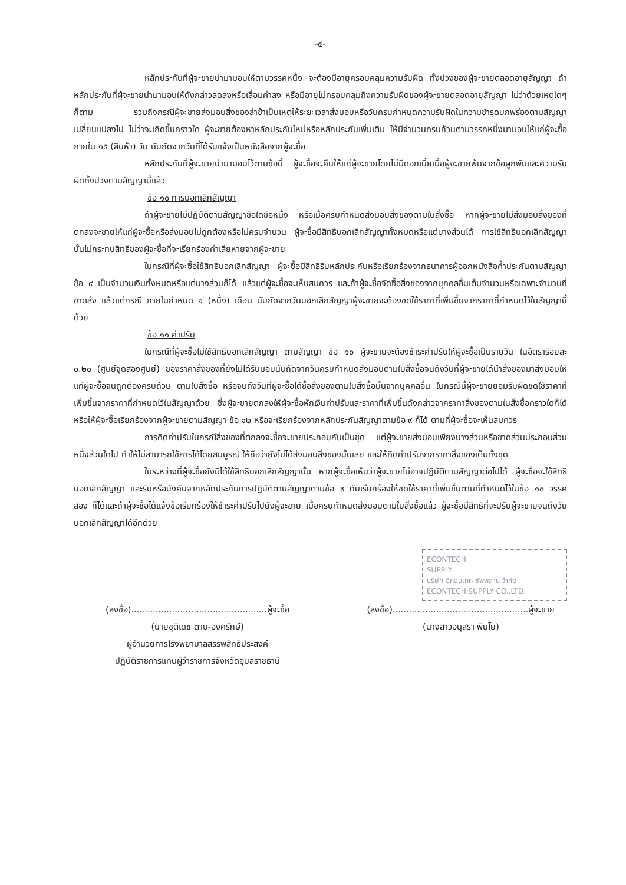-๔-
หลักประกันที่ผู้จะขายนำมามอบให้ตามวรรคหนึ่ง จะต้องมีอายุครอบคลุมความรับผิด ทั้งปวงของผู้จะขายตลอดอายุสัญญา ถ้าหลักประกันที่ผู้จะขายนำมามอบให้ดังกล่าวลดลงหรือเสื่อมค่าลง หรือมีอายุไม่ครอบคลุมถึงความรับผิดของผู้จะขายตลอดอายุสัญญา ไม่ว่าด้วยเหตุใดๆ ก็ตาม รวมถึงกรณีผู้จะขายส่งมอบสิ่งของล่าช้าเป็นเหตุให้ระยะเวลาส่งมอบหรือวันครบกำหนดความรับผิดในความชำรุดบกพร่องตามสัญญาเปลี่ยนแปลงไป ไม่ว่าจะเกิดขึ้นคราวใด ผู้จะขายต้องหาหลักประกันใหม่หรือหลักประกันเพิ่มเติม ให้มีจำนวนครบถ้วนตามวรรคหนึ่งมามอบให้แก่ผู้จะซื้อภายใน ๑๕ (สิบห้า) วัน นับถัดจากวันที่ได้รับแจ้งเป็นหนังสือจากผู้จะซื้อ
หลักประกันที่ผู้จะขายนำมามอบไว้ตามข้อนี้ ผู้จะซื้อจะคืนให้แก่ผู้จะขายโดยไม่มีดอกเบี้ยเมื่อผู้จะขายพ้นจากข้อผูกพันและความรับผิดทั้งปวงตามสัญญานี้แล้ว
ข้อ ๑๐ การบอกเลิกสัญญา
ถ้าผู้จะขายไม่ปฏิบัติตามสัญญาข้อใดข้อหนึ่ง หรือเมื่อครบกำหนดส่งมอบสิ่งของตามใบสั่งซื้อ หากผู้จะขายไม่ส่งมอบสิ่งของที่ตกลงจะขายให้แก่ผู้จะซื้อหรือส่งมอบไม่ถูกต้องหรือไม่ครบจำนวน ผู้จะซื้อมีสิทธิบอกเลิกสัญญาทั้งหมดหรือแต่บางส่วนได้ การใช้สิทธิบอกเลิกสัญญานั้นไม่กระทบสิทธิของผู้จะซื้อที่จะเรียกร้องค่าเสียหายจากผู้จะขาย
ในกรณีที่ผู้จะซื้อใช้สิทธิบอกเลิกสัญญา ผู้จะซื้อมีสิทธิริบหลักประกันหรือเรียกร้องจากธนาคารผู้ออกหนังสือค้ำประกันตามสัญญาข้อ ๙ เป็นจำนวนเงินทั้งหมดหรือแต่บางส่วนก็ได้ แล้วแต่ผู้จะซื้อจะเห็นสมควร และถ้าผู้จะซื้อจัดซื้อสิ่งของจากบุคคลอื่นเต็มจำนวนหรือเฉพาะจำนวนที่ขาดส่ง แล้วแต่กรณี ภายในกำหนด ๑ (หนึ่ง) เดือน นับถัดจากวันบอกเลิกสัญญาผู้จะขายจะต้องชดใช้ราคาที่เพิ่มขึ้นจากราคาที่กำหนดไว้ในสัญญานี้ด้วย
ข้อ ๑๑ ค่าปรับ
ในกรณีที่ผู้จะซื้อไม่ใช้สิทธิบอกเลิกสัญญา ตามสัญญา ข้อ ๑๐ ผู้จะขายจะต้องชำระค่าปรับให้ผู้จะซื้อเป็นรายวัน ในอัตราร้อยละ ๐.๒๐ (ศูนย์จุดสองศูนย์) ของราคาสิ่งของที่ยังไม่ได้รับมอบนับถัดจากวันครบกำหนดส่งมอบตามใบสั่งซื้อจนถึงวันที่ผู้จะขายได้นำสิ่งของมาส่งมอบให้แก่ผู้จะซื้อจนถูกต้องครบถ้วน ตามใบสั่งซื้อ หรือจนถึงวันที่ผู้จะซื้อได้ซื้อสิ่งของตามใบสั่งซื้อนั้นจากบุคคลอื่น ในกรณีนี้ผู้จะขายยอมรับผิดชดใช้ราคาที่เพิ่มขึ้นจากราคาที่กำหนดไว้ในสัญญาด้วย ซึ่งผู้จะขายตกลงให้ผู้จะซื้อหักเงินค่าปรับและราคาที่เพิ่มขึ้นดังกล่าวจากราคาสิ่งของตามใบสั่งซื้อคราวใดก็ได้ หรือให้ผู้จะซื้อเรียกร้องจากผู้จะขายตามสัญญา ข้อ ๑๒ หรือจะเรียกร้องจากหลักประกันสัญญาตามข้อ ๙ ก็ได้ ตามที่ผู้จะซื้อจะเห็นสมควร
การคิดค่าปรับในกรณีสิ่งของที่ตกลงจะซื้อจะขายประกอบกันเป็นชุด แต่ผู้จะขายส่งมอบเพียงบางส่วนหรือขาดส่วนประกอบส่วนหนึ่งส่วนใดไป ทำให้ไม่สามารถใช้การได้โดยสมบูรณ์ ให้ถือว่ายังไม่ได้ส่งมอบสิ่งของนั้นเลย และให้คิดค่าปรับจากราคาสิ่งของเต็มทั้งชุด
ในระหว่างที่ผู้จะซื้อยังมิได้ใช้สิทธิบอกเลิกสัญญานั้น หากผู้จะซื้อเห็นว่าผู้จะขายไม่อาจปฏิบัติตามสัญญาต่อไปได้ ผู้จะซื้อจะใช้สิทธิบอกเลิกสัญญา และริบหรือบังคับจากหลักประกันการปฏิบัติตามสัญญาตามข้อ ๙ กับเรียกร้องให้ชดใช้ราคาที่เพิ่มขึ้นตามที่กำหนดไว้ในข้อ ๑๐ วรรคสอง ก็ได้และถ้าผู้จะซื้อได้แจ้งข้อเรียกร้องให้ชำระค่าปรับไปยังผู้จะขาย เมื่อครบกำหนดส่งมอบตามใบสั่งซื้อแล้ว ผู้จะซื้อมีสิทธิที่จะปรับผู้จะขายจนถึงวันบอกเลิกสัญญาได้อีกด้วย
ECONTECH
SUPPLY
บริษัท อีคอนเทค ซัพพลาย จำกัด
ECONTECH SUPPLY CO.,LTD.
(ลงชื่อ)..................................................ผู้จะซื้อ
(นายชุติเดช ตาบ-องครักษ์)
ผู้อำนวยการโรงพยาบาลสรรพสิทธิประสงค์
ปฏิบัติราชการแทนผู้ว่าราชการจังหวัดอุบลราชธานี
(ลงชื่อ)..................................................ผู้จะขาย
(นางสาวอนุสรา พินโย)